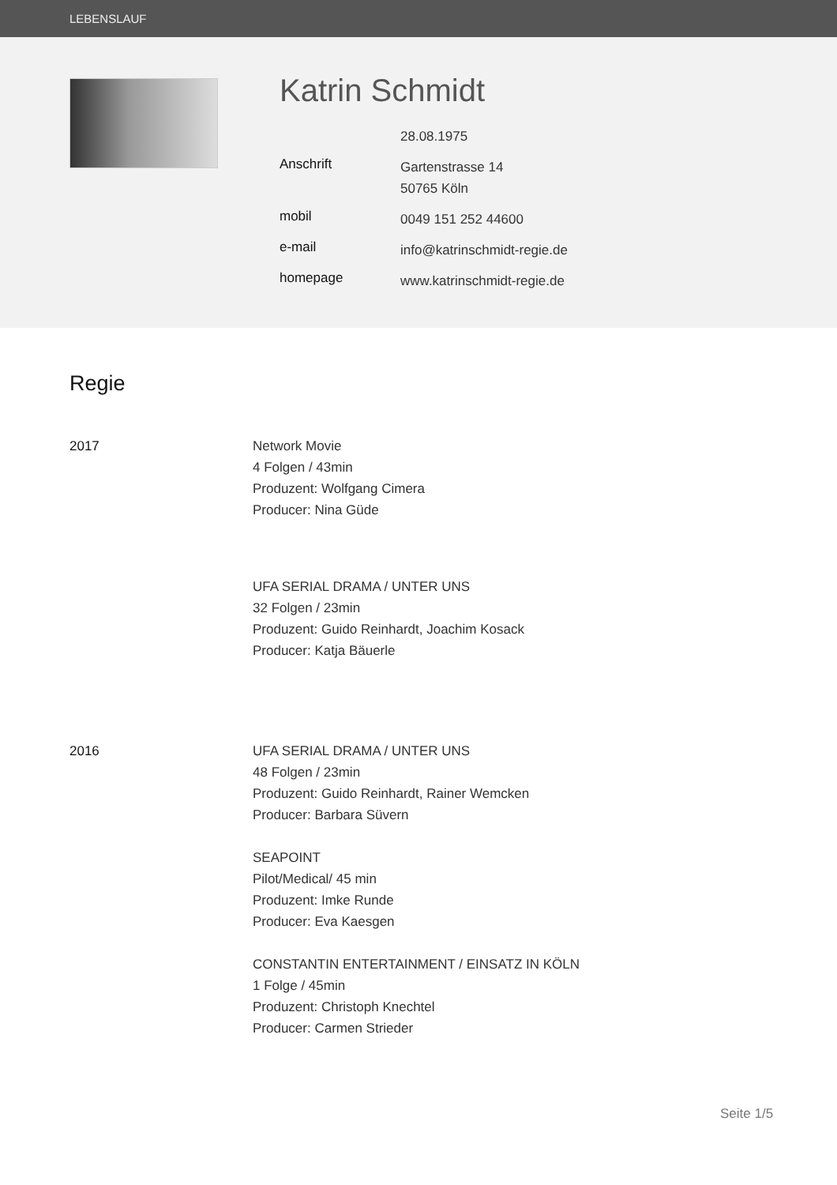LEBENSLAUF
Katrin Schmidt
28.08.1975
Anschrift
Gartenstrasse 14
50765 Köln
mobil
0049 151 252 44600
e-mail
info@katrinschmidt-regie.de
homepage
www.katrinschmidt-regie.de
Regie
2017 Network Movie
4 Folgen / 43min
Produzent: Wolfgang Cimera
Producer: Nina Güde
UFA SERIAL DRAMA / UNTER UNS
32 Folgen / 23min
Produzent: Guido Reinhardt, Joachim Kosack
Producer: Katja Bäuerle
2016 UFA SERIAL DRAMA / UNTER UNS
48 Folgen / 23min
Produzent: Guido Reinhardt, Rainer Wemcken
Producer: Barbara Süvern
SEAPOINT
Pilot/Medical/ 45 min
Produzent: Imke Runde
Producer: Eva Kaesgen
CONSTANTIN ENTERTAINMENT / EINSATZ IN KÖLN
1 Folge / 45min
Produzent: Christoph Knechtel
Producer: Carmen Strieder
Seite 1/5